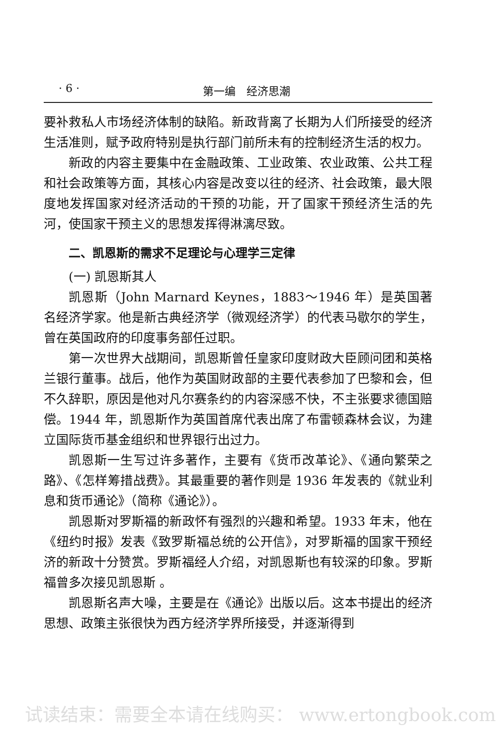· 6 · 第一编　经济思潮
要补救私人市场经济体制的缺陷。新政背离了长期为人们所接受的经济生活准则，赋予政府特别是执行部门前所未有的控制经济生活的权力。
新政的内容主要集中在金融政策、工业政策、农业政策、公共工程和社会政策等方面，其核心内容是改变以往的经济、社会政策，最大限度地发挥国家对经济活动的干预的功能，开了国家干预经济生活的先河，使国家干预主义的思想发挥得淋漓尽致。
二、凯恩斯的需求不足理论与心理学三定律
(一) 凯恩斯其人
凯恩斯（John Marnard Keynes，1883～1946 年）是英国著名经济学家。他是新古典经济学（微观经济学）的代表马歇尔的学生，曾在英国政府的印度事务部任过职。
第一次世界大战期间，凯恩斯曾任皇家印度财政大臣顾问团和英格兰银行董事。战后，他作为英国财政部的主要代表参加了巴黎和会，但不久辞职，原因是他对凡尔赛条约的内容深感不快，不主张要求德国赔偿。1944 年，凯恩斯作为英国首席代表出席了布雷顿森林会议，为建立国际货币基金组织和世界银行出过力。
凯恩斯一生写过许多著作，主要有《货币改革论》、《通向繁荣之路》、《怎样筹措战费》。其最重要的著作则是 1936 年发表的《就业利息和货币通论》（简称《通论》）。
凯恩斯对罗斯福的新政怀有强烈的兴趣和希望。1933 年末，他在《纽约时报》发表《致罗斯福总统的公开信》，对罗斯福的国家干预经济的新政十分赞赏。罗斯福经人介绍，对凯恩斯也有较深的印象。罗斯福曾多次接见凯恩斯 。
凯恩斯名声大噪，主要是在《通论》出版以后。这本书提出的经济思想、政策主张很快为西方经济学界所接受，并逐渐得到
试读结束：需要全本请在线购买： www.ertongbook.com